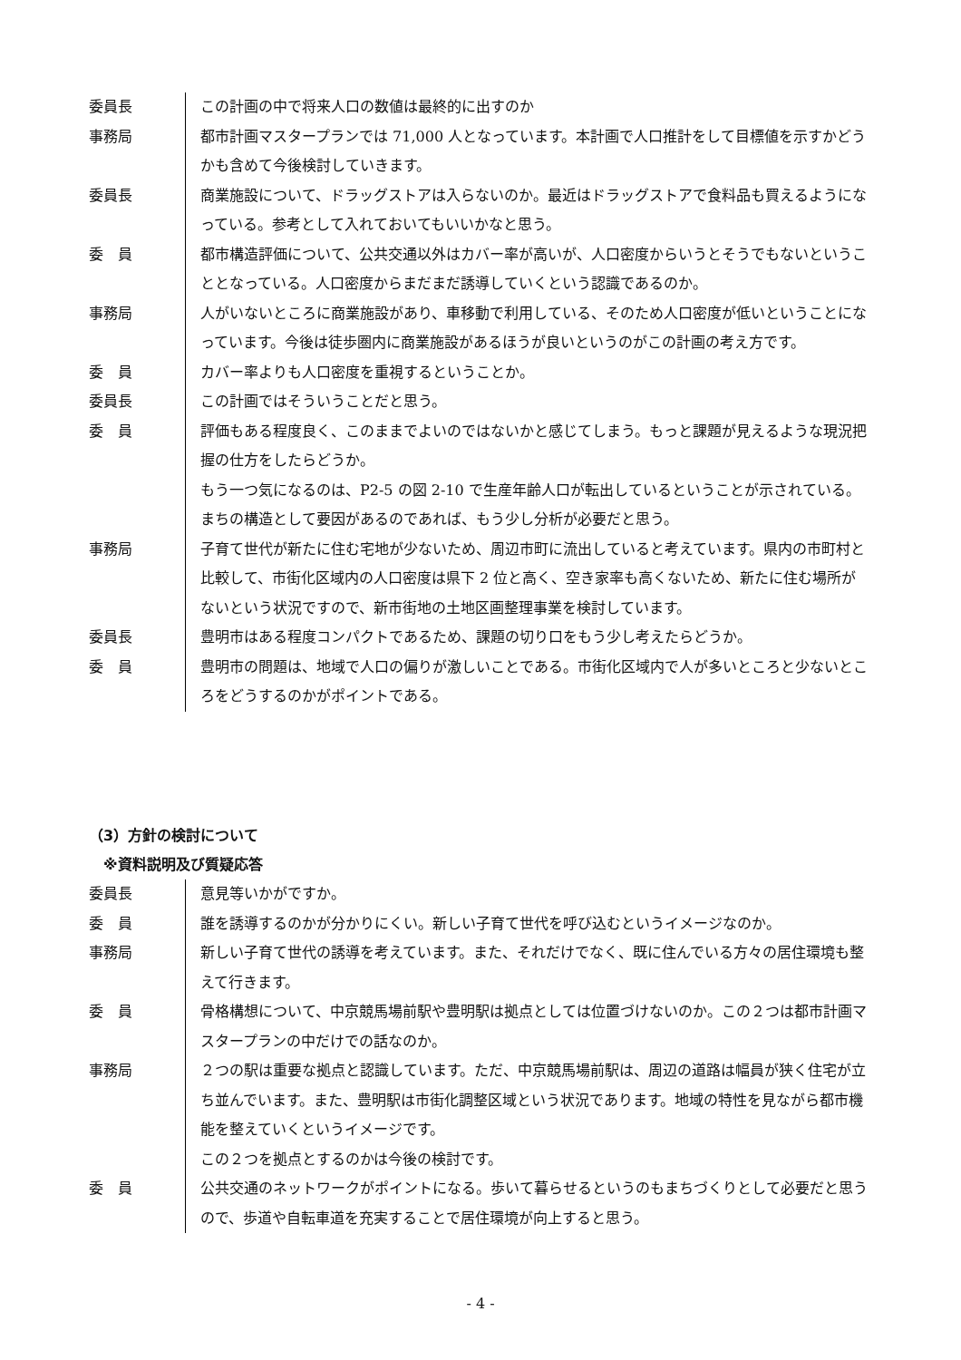委員長 この計画の中で将来人口の数値は最終的に出すのか
事務局 都市計画マスタープランでは 71,000 人となっています。本計画で人口推計をして目標値を示すかどうかも含めて今後検討していきます。
委員長 商業施設について、ドラッグストアは入らないのか。最近はドラッグストアで食料品も買えるようになっている。参考として入れておいてもいいかなと思う。
委　員 都市構造評価について、公共交通以外はカバー率が高いが、人口密度からいうとそうでもないということとなっている。人口密度からまだまだ誘導していくという認識であるのか。
事務局 人がいないところに商業施設があり、車移動で利用している、そのため人口密度が低いということになっています。今後は徒歩圏内に商業施設があるほうが良いというのがこの計画の考え方です。
委　員 カバー率よりも人口密度を重視するということか。
委員長 この計画ではそういうことだと思う。
委　員 評価もある程度良く、このままでよいのではないかと感じてしまう。もっと課題が見えるような現況把握の仕方をしたらどうか。
もう一つ気になるのは、P2-5 の図 2-10 で生産年齢人口が転出しているということが示されている。まちの構造として要因があるのであれば、もう少し分析が必要だと思う。
事務局 子育て世代が新たに住む宅地が少ないため、周辺市町に流出していると考えています。県内の市町村と比較して、市街化区域内の人口密度は県下 2 位と高く、空き家率も高くないため、新たに住む場所がないという状況ですので、新市街地の土地区画整理事業を検討しています。
委員長 豊明市はある程度コンパクトであるため、課題の切り口をもう少し考えたらどうか。
委　員 豊明市の問題は、地域で人口の偏りが激しいことである。市街化区域内で人が多いところと少ないところをどうするのかがポイントである。
（3）方針の検討について
　※資料説明及び質疑応答
委員長 意見等いかがですか。
委　員 誰を誘導するのかが分かりにくい。新しい子育て世代を呼び込むというイメージなのか。
事務局 新しい子育て世代の誘導を考えています。また、それだけでなく、既に住んでいる方々の居住環境も整えて行きます。
委　員 骨格構想について、中京競馬場前駅や豊明駅は拠点としては位置づけないのか。この２つは都市計画マスタープランの中だけでの話なのか。
事務局 ２つの駅は重要な拠点と認識しています。ただ、中京競馬場前駅は、周辺の道路は幅員が狭く住宅が立ち並んでいます。また、豊明駅は市街化調整区域という状況であります。地域の特性を見ながら都市機能を整えていくというイメージです。
この２つを拠点とするのかは今後の検討です。
委　員 公共交通のネットワークがポイントになる。歩いて暮らせるというのもまちづくりとして必要だと思うので、歩道や自転車道を充実することで居住環境が向上すると思う。
- 4 -